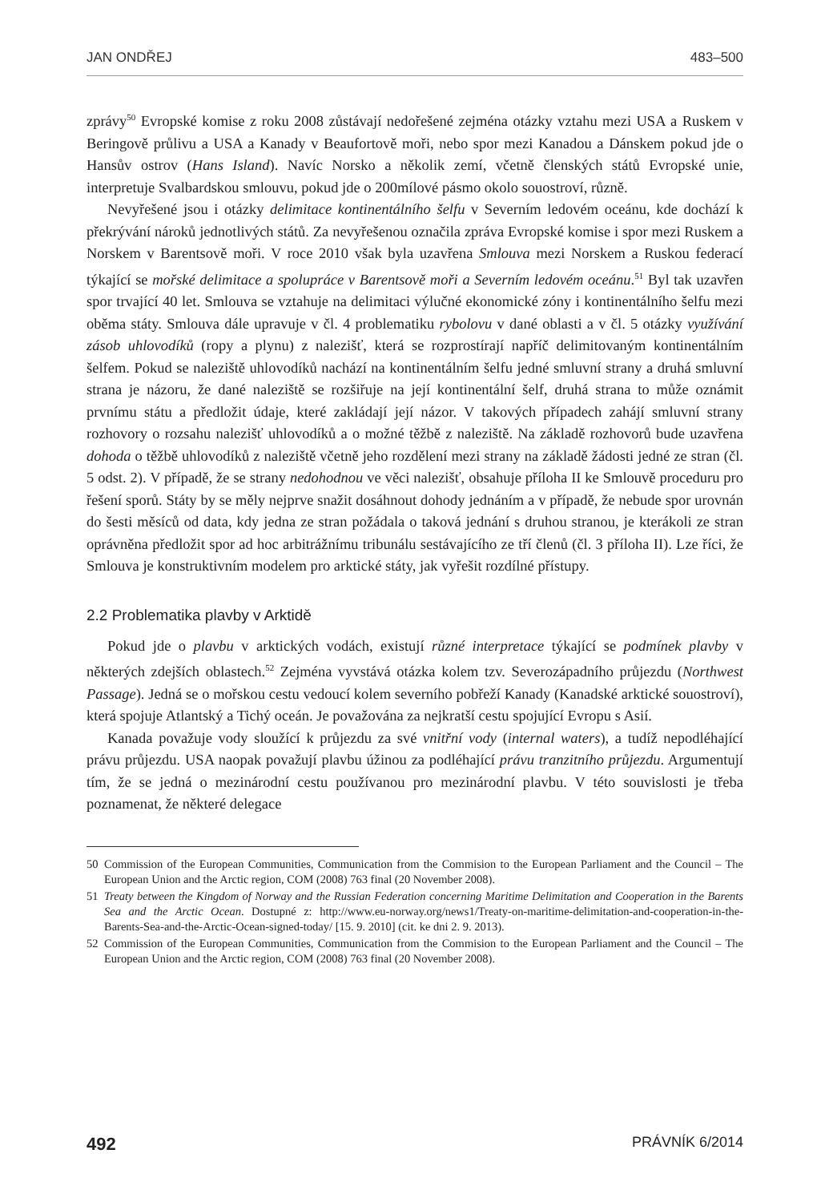JAN ONDŘEJ 483–500
zprávy<sup>50</sup> Evropské komise z roku 2008 zůstávají nedořešené zejména otázky vztahu mezi USA a Ruskem v Beringově průlivu a USA a Kanady v Beaufortově moři, nebo spor mezi Kanadou a Dánskem pokud jde o Hansův ostrov (Hans Island). Navíc Norsko a několik zemí, včetně členských států Evropské unie, interpretuje Svalbardskou smlouvu, pokud jde o 200mílové pásmo okolo souostroví, různě.
Nevyřešené jsou i otázky delimitace kontinentálního šelfu v Severním ledovém oceánu, kde dochází k překrývání nároků jednotlivých států. Za nevyřešenou označila zpráva Evropské komise i spor mezi Ruskem a Norskem v Barentsově moři. V roce 2010 však byla uzavřena Smlouva mezi Norskem a Ruskou federací týkající se mořské delimitace a spolupráce v Barentsově moři a Severním ledovém oceánu.<sup>51</sup> Byl tak uzavřen spor trvající 40 let. Smlouva se vztahuje na delimitaci výlučné ekonomické zóny i kontinentálního šelfu mezi oběma státy. Smlouva dále upravuje v čl. 4 problematiku rybolovu v dané oblasti a v čl. 5 otázky využívání zásob uhlovodíků (ropy a plynu) z nalezišť, která se rozprostírají napříč delimitovaným kontinentálním šelfem. Pokud se naleziště uhlovodíků nachází na kontinentálním šelfu jedné smluvní strany a druhá smluvní strana je názoru, že dané naleziště se rozšiřuje na její kontinentální šelf, druhá strana to může oznámit prvnímu státu a předložit údaje, které zakládají její názor. V takových případech zahájí smluvní strany rozhovory o rozsahu nalezišť uhlovodíků a o možné těžbě z naleziště. Na základě rozhovorů bude uzavřena dohoda o těžbě uhlovodíků z naleziště včetně jeho rozdělení mezi strany na základě žádosti jedné ze stran (čl. 5 odst. 2). V případě, že se strany nedohodnou ve věci nalezišť, obsahuje příloha II ke Smlouvě proceduru pro řešení sporů. Státy by se měly nejprve snažit dosáhnout dohody jednáním a v případě, že nebude spor urovnán do šesti měsíců od data, kdy jedna ze stran požádala o taková jednání s druhou stranou, je kterákoli ze stran oprávněna předložit spor ad hoc arbitrážnímu tribunálu sestávajícího ze tří členů (čl. 3 příloha II). Lze říci, že Smlouva je konstruktivním modelem pro arktické státy, jak vyřešit rozdílné přístupy.
2.2 Problematika plavby v Arktidě
Pokud jde o plavbu v arktických vodách, existují různé interpretace týkající se podmínek plavby v některých zdejších oblastech.<sup>52</sup> Zejména vyvstává otázka kolem tzv. Severozápadního průjezdu (Northwest Passage). Jedná se o mořskou cestu vedoucí kolem severního pobřeží Kanady (Kanadské arktické souostroví), která spojuje Atlantský a Tichý oceán. Je považována za nejkratší cestu spojující Evropu s Asií.
Kanada považuje vody sloužící k průjezdu za své vnitřní vody (internal waters), a tudíž nepodléhající právu průjezdu. USA naopak považují plavbu úžinou za podléhající právu tranzitního průjezdu. Argumentují tím, že se jedná o mezinárodní cestu používanou pro mezinárodní plavbu. V této souvislosti je třeba poznamenat, že některé delegace
50 Commission of the European Communities, Communication from the Commision to the European Parliament and the Council – The European Union and the Arctic region, COM (2008) 763 final (20 November 2008).
51 Treaty between the Kingdom of Norway and the Russian Federation concerning Maritime Delimitation and Cooperation in the Barents Sea and the Arctic Ocean. Dostupné z: http://www.eu-norway.org/news1/Treaty-on-maritime-delimitation-and-cooperation-in-the-Barents-Sea-and-the-Arctic-Ocean-signed-today/ [15. 9. 2010] (cit. ke dni 2. 9. 2013).
52 Commission of the European Communities, Communication from the Commision to the European Parliament and the Council – The European Union and the Arctic region, COM (2008) 763 final (20 November 2008).
492 PRÁVNÍK 6/2014